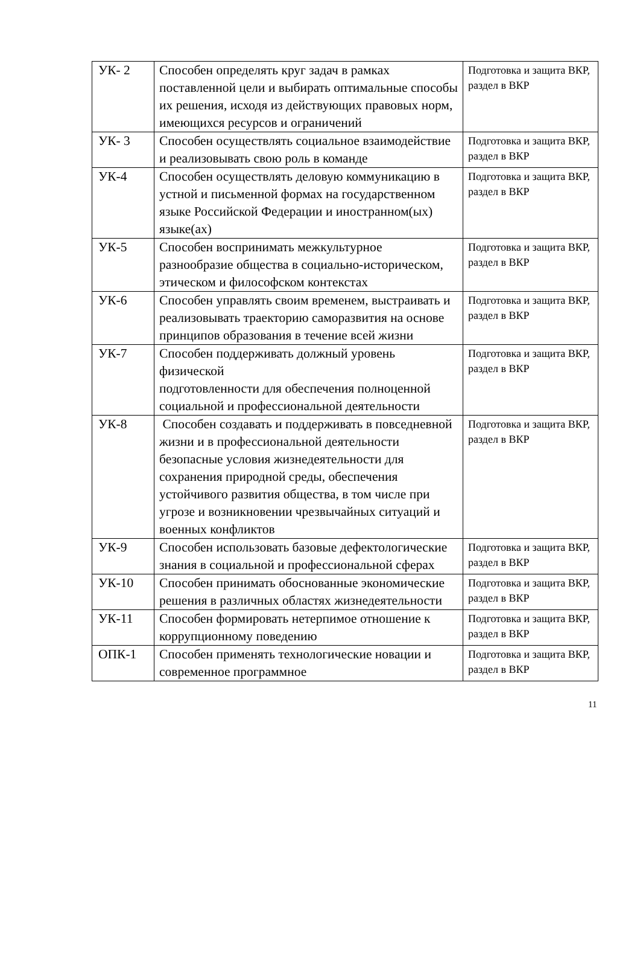| УК- 2 | Способен определять круг задач в рамках поставленной цели и выбирать оптимальные способы их решения, исходя из действующих правовых норм, имеющихся ресурсов и ограничений | Подготовка и защита ВКР, раздел в ВКР |
| УК- 3 | Способен осуществлять социальное взаимодействие и реализовывать свою роль в команде | Подготовка и защита ВКР, раздел в ВКР |
| УК-4 | Способен осуществлять деловую коммуникацию в устной и письменной формах на государственном языке Российской Федерации и иностранном(ых) языке(ах) | Подготовка и защита ВКР, раздел в ВКР |
| УК-5 | Способен воспринимать межкультурное разнообразие общества в социально-историческом, этическом и философском контекстах | Подготовка и защита ВКР, раздел в ВКР |
| УК-6 | Способен управлять своим временем, выстраивать и реализовывать траекторию саморазвития на основе принципов образования в течение всей жизни | Подготовка и защита ВКР, раздел в ВКР |
| УК-7 | Способен поддерживать должный уровень физической подготовленности для обеспечения полноценной социальной и профессиональной деятельности | Подготовка и защита ВКР, раздел в ВКР |
| УК-8 | Способен создавать и поддерживать в повседневной жизни и в профессиональной деятельности безопасные условия жизнедеятельности для сохранения природной среды, обеспечения устойчивого развития общества, в том числе при угрозе и возникновении чрезвычайных ситуаций и военных конфликтов | Подготовка и защита ВКР, раздел в ВКР |
| УК-9 | Способен использовать базовые дефектологические знания в социальной и профессиональной сферах | Подготовка и защита ВКР, раздел в ВКР |
| УК-10 | Способен принимать обоснованные экономические решения в различных областях жизнедеятельности | Подготовка и защита ВКР, раздел в ВКР |
| УК-11 | Способен формировать нетерпимое отношение к коррупционному поведению | Подготовка и защита ВКР, раздел в ВКР |
| ОПК-1 | Способен применять технологические новации и современное программное | Подготовка и защита ВКР, раздел в ВКР |
11